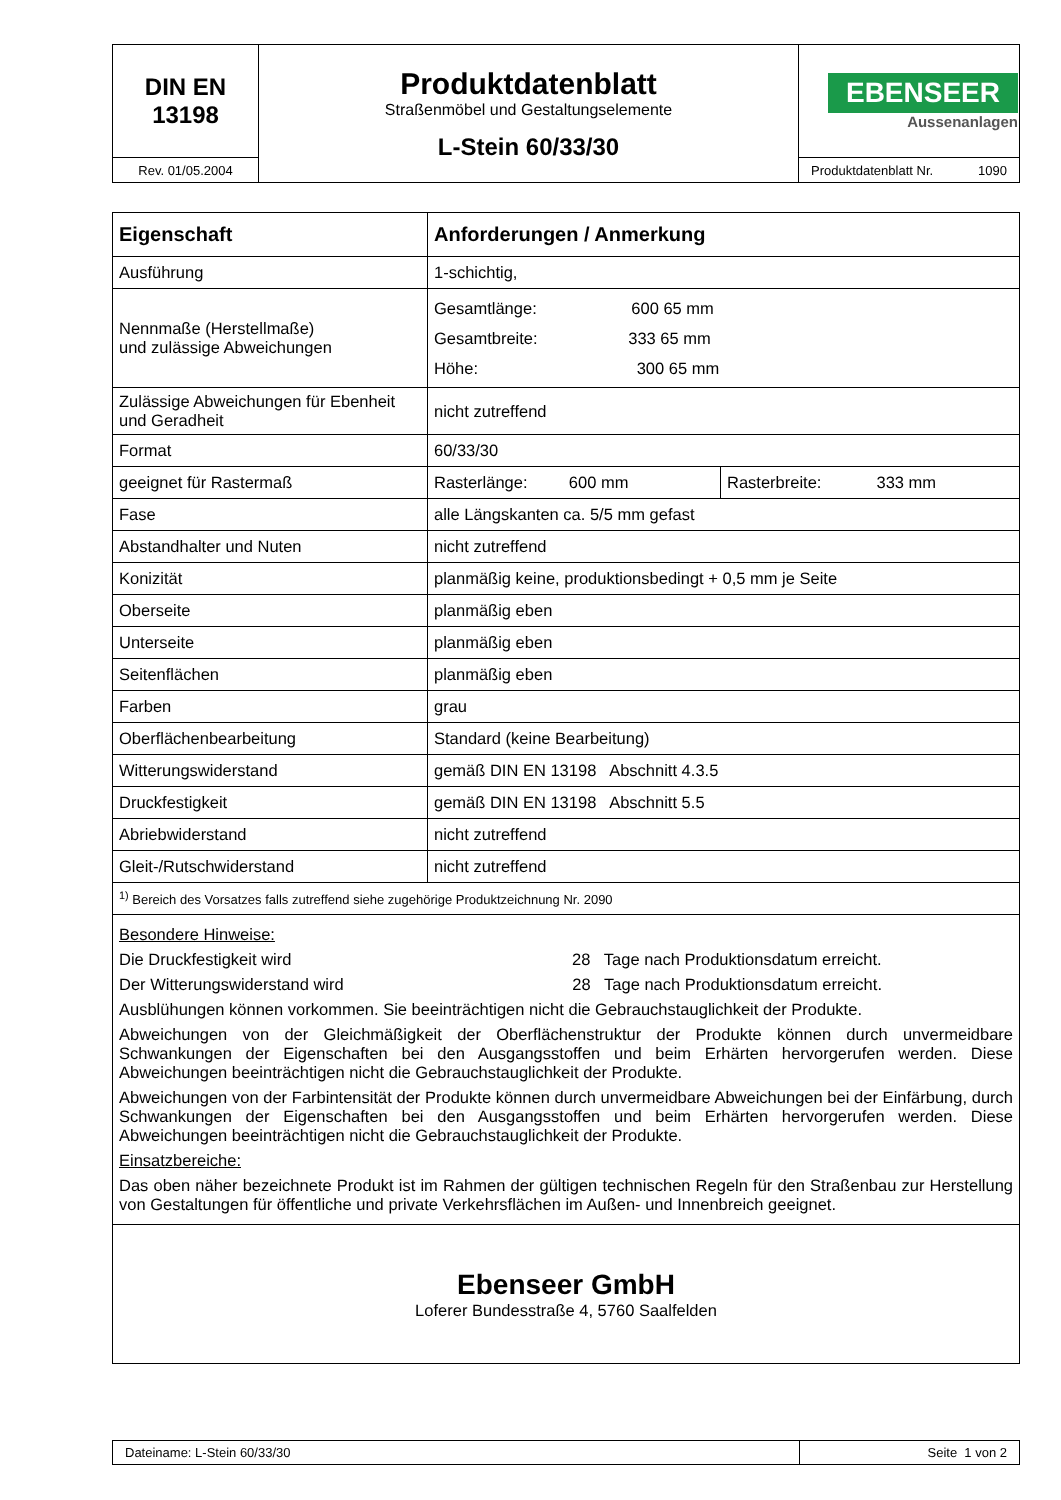| DIN EN 13198 | Produktdatenblatt Straßenmöbel und Gestaltungselemente L-Stein 60/33/30 | EBENSEER Aussenanlagen |
| Rev. 01/05.2004 | | Produktdatenblatt Nr. 1090 |
| Eigenschaft | Anforderungen / Anmerkung | |
| --- | --- | --- |
| Ausführung | 1-schichtig, | |
| Nennmaße (Herstellmaße) und zulässige Abweichungen | Gesamtlänge: 600 65 mm Gesamtbreite: 333 65 mm Höhe: 300 65 mm | |
| Zulässige Abweichungen für Ebenheit und Geradheit | nicht zutreffend | |
| Format | 60/33/30 | |
| geeignet für Rastermaß | Rasterlänge: 600 mm | Rasterbreite: 333 mm |
| Fase | alle Längskanten ca. 5/5 mm gefast | |
| Abstandhalter und Nuten | nicht zutreffend | |
| Konizität | planmäßig keine, produktionsbedingt + 0,5 mm je Seite | |
| Oberseite | planmäßig eben | |
| Unterseite | planmäßig eben | |
| Seitenflächen | planmäßig eben | |
| Farben | grau | |
| Oberflächenbearbeitung | Standard (keine Bearbeitung) | |
| Witterungswiderstand | gemäß DIN EN 13198 Abschnitt 4.3.5 | |
| Druckfestigkeit | gemäß DIN EN 13198 Abschnitt 5.5 | |
| Abriebwiderstand | nicht zutreffend | |
| Gleit-/Rutschwiderstand | nicht zutreffend | |
| <sup>1)</sup> Bereich des Vorsatzes falls zutreffend siehe zugehörige Produktzeichnung Nr. 2090 | | |
| Besondere Hinweise: Die Druckfestigkeit wird 28 Tage nach Produktionsdatum erreicht. Der Witterungswiderstand wird 28 Tage nach Produktionsdatum erreicht. Ausblühungen können vorkommen. Sie beeinträchtigen nicht die Gebrauchstauglichkeit der Produkte. Abweichungen von der Gleichmäßigkeit der Oberflächenstruktur der Produkte können durch unvermeidbare Schwankungen der Eigenschaften bei den Ausgangsstoffen und beim Erhärten hervorgerufen werden. Diese Abweichungen beeinträchtigen nicht die Gebrauchstauglichkeit der Produkte. Abweichungen von der Farbintensität der Produkte können durch unvermeidbare Abweichungen bei der Einfärbung, durch Schwankungen der Eigenschaften bei den Ausgangsstoffen und beim Erhärten hervorgerufen werden. Diese Abweichungen beeinträchtigen nicht die Gebrauchstauglichkeit der Produkte. Einsatzbereiche: Das oben näher bezeichnete Produkt ist im Rahmen der gültigen technischen Regeln für den Straßenbau zur Herstellung von Gestaltungen für öffentliche und private Verkehrsflächen im Außen- und Innenbreich geeignet. | | |
| Ebenseer GmbH Loferer Bundesstraße 4, 5760 Saalfelden | | |
| Dateiname: L-Stein 60/33/30 | Seite 1 von 2 |